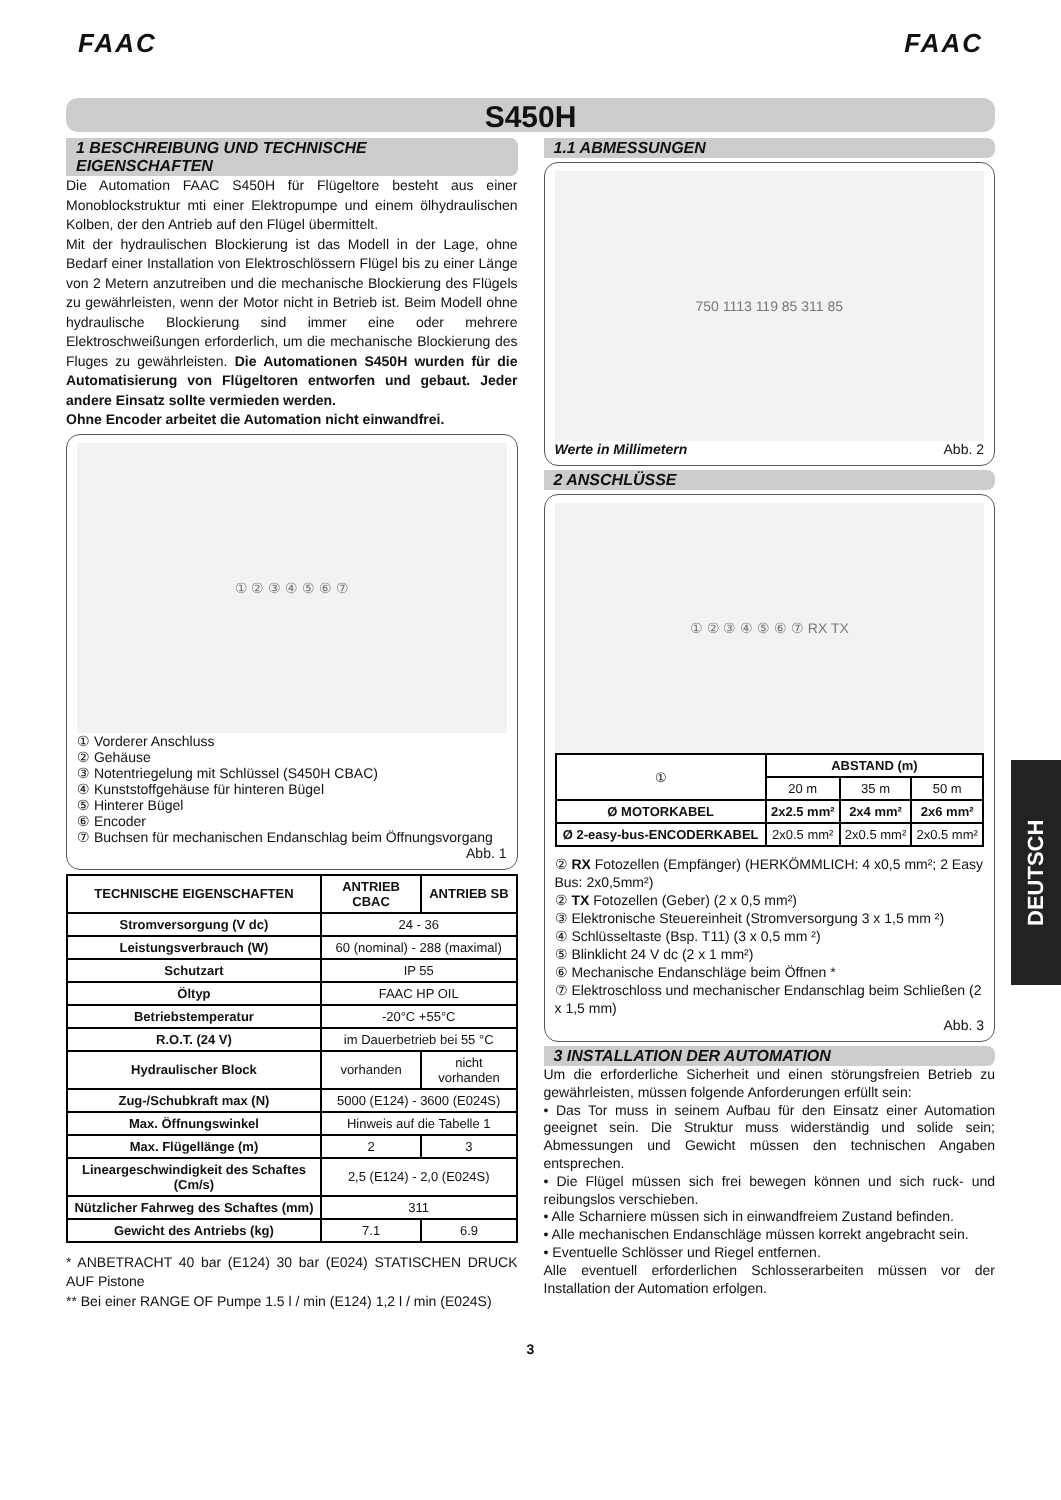FAAC FAAC
S450H
1 BESCHREIBUNG UND TECHNISCHE EIGENSCHAFTEN
Die Automation FAAC S450H für Flügeltore besteht aus einer Monoblockstruktur mti einer Elektropumpe und einem ölhydraulischen Kolben, der den Antrieb auf den Flügel übermittelt.
Mit der hydraulischen Blockierung ist das Modell in der Lage, ohne Bedarf einer Installation von Elektroschlössern Flügel bis zu einer Länge von 2 Metern anzutreiben und die mechanische Blockierung des Flügels zu gewährleisten, wenn der Motor nicht in Betrieb ist. Beim Modell ohne hydraulische Blockierung sind immer eine oder mehrere Elektroschweißungen erforderlich, um die mechanische Blockierung des Fluges zu gewährleisten. Die Automationen S450H wurden für die Automatisierung von Flügeltoren entworfen und gebaut. Jeder andere Einsatz sollte vermieden werden.
Ohne Encoder arbeitet die Automation nicht einwandfrei.
① ② ③ ④ ⑤ ⑥ ⑦
① Vorderer Anschluss
② Gehäuse
③ Notentriegelung mit Schlüssel (S450H CBAC)
④ Kunststoffgehäuse für hinteren Bügel
⑤ Hinterer Bügel
⑥ Encoder
⑦ Buchsen für mechanischen Endanschlag beim Öffnungsvorgang
Abb. 1
| TECHNISCHE EIGENSCHAFTEN | ANTRIEB CBAC | ANTRIEB SB |
| --- | --- | --- |
| Stromversorgung (V dc) | 24 - 36 | |
| Leistungsverbrauch (W) | 60 (nominal) - 288 (maximal) | |
| Schutzart | IP 55 | |
| Öltyp | FAAC HP OIL | |
| Betriebstemperatur | -20°C +55°C | |
| R.O.T. (24 V) | im Dauerbetrieb bei 55 °C | |
| Hydraulischer Block | vorhanden | nicht vorhanden |
| Zug-/Schubkraft max (N) | 5000 (E124) - 3600 (E024S) | |
| Max. Öffnungswinkel | Hinweis auf die Tabelle 1 | |
| Max. Flügellänge (m) | 2 | 3 |
| Lineargeschwindigkeit des Schaftes (Cm/s) | 2,5 (E124) - 2,0 (E024S) | |
| Nützlicher Fahrweg des Schaftes (mm) | 311 | |
| Gewicht des Antriebs (kg) | 7.1 | 6.9 |
* ANBETRACHT 40 bar (E124) 30 bar (E024) STATISCHEN DRUCK AUF Pistone
** Bei einer RANGE OF Pumpe 1.5 l / min (E124) 1,2 l / min (E024S)
1.1 ABMESSUNGEN
750 1113 119 85 311 85
Werte in Millimetern Abb. 2
2 ANSCHLÜSSE
① ② ③ ④ ⑤ ⑥ ⑦ RX TX
| ① | ABSTAND (m) | | |
| | 20 m | 35 m | 50 m |
| Ø MOTORKABEL | 2x2.5 mm² | 2x4 mm² | 2x6 mm² |
| Ø 2-easy-bus-ENCODERKABEL | 2x0.5 mm² | 2x0.5 mm² | 2x0.5 mm² |
② RX Fotozellen (Empfänger) (HERKÖMMLICH: 4 x0,5 mm²; 2 Easy Bus: 2x0,5mm²)
② TX Fotozellen (Geber) (2 x 0,5 mm²)
③ Elektronische Steuereinheit (Stromversorgung 3 x 1,5 mm ²)
④ Schlüsseltaste (Bsp. T11) (3 x 0,5 mm ²)
⑤ Blinklicht 24 V dc (2 x 1 mm²)
⑥ Mechanische Endanschläge beim Öffnen *
⑦ Elektroschloss und mechanischer Endanschlag beim Schließen (2 x 1,5 mm)
Abb. 3
3 INSTALLATION DER AUTOMATION
Um die erforderliche Sicherheit und einen störungsfreien Betrieb zu gewährleisten, müssen folgende Anforderungen erfüllt sein:
• Das Tor muss in seinem Aufbau für den Einsatz einer Automation geeignet sein. Die Struktur muss widerständig und solide sein; Abmessungen und Gewicht müssen den technischen Angaben entsprechen.
• Die Flügel müssen sich frei bewegen können und sich ruck- und reibungslos verschieben.
• Alle Scharniere müssen sich in einwandfreiem Zustand befinden.
• Alle mechanischen Endanschläge müssen korrekt angebracht sein.
• Eventuelle Schlösser und Riegel entfernen.
Alle eventuell erforderlichen Schlosserarbeiten müssen vor der Installation der Automation erfolgen.
3
DEUTSCH